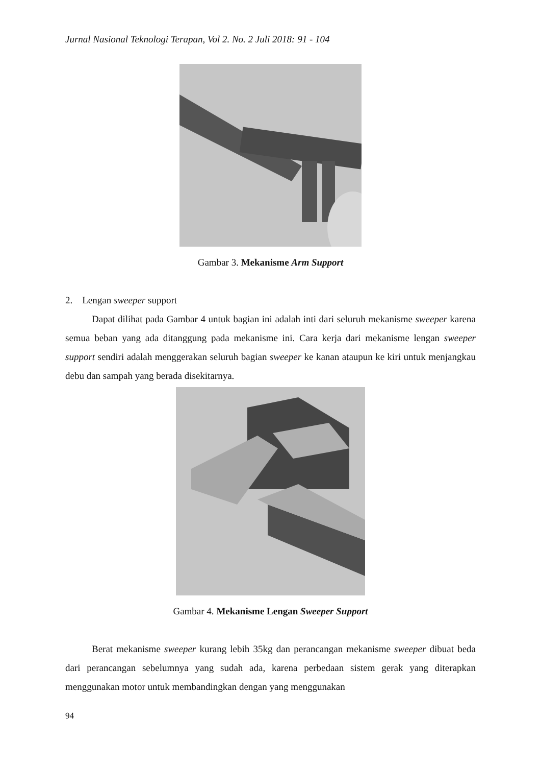Jurnal Nasional Teknologi Terapan, Vol 2. No. 2 Juli 2018: 91 - 104
Gambar 3. Mekanisme Arm Support
2. Lengan sweeper support
Dapat dilihat pada Gambar 4 untuk bagian ini adalah inti dari seluruh mekanisme sweeper karena semua beban yang ada ditanggung pada mekanisme ini. Cara kerja dari mekanisme lengan sweeper support sendiri adalah menggerakan seluruh bagian sweeper ke kanan ataupun ke kiri untuk menjangkau debu dan sampah yang berada disekitarnya.
Gambar 4. Mekanisme Lengan Sweeper Support
Berat mekanisme sweeper kurang lebih 35kg dan perancangan mekanisme sweeper dibuat beda dari perancangan sebelumnya yang sudah ada, karena perbedaan sistem gerak yang diterapkan menggunakan motor untuk membandingkan dengan yang menggunakan
94